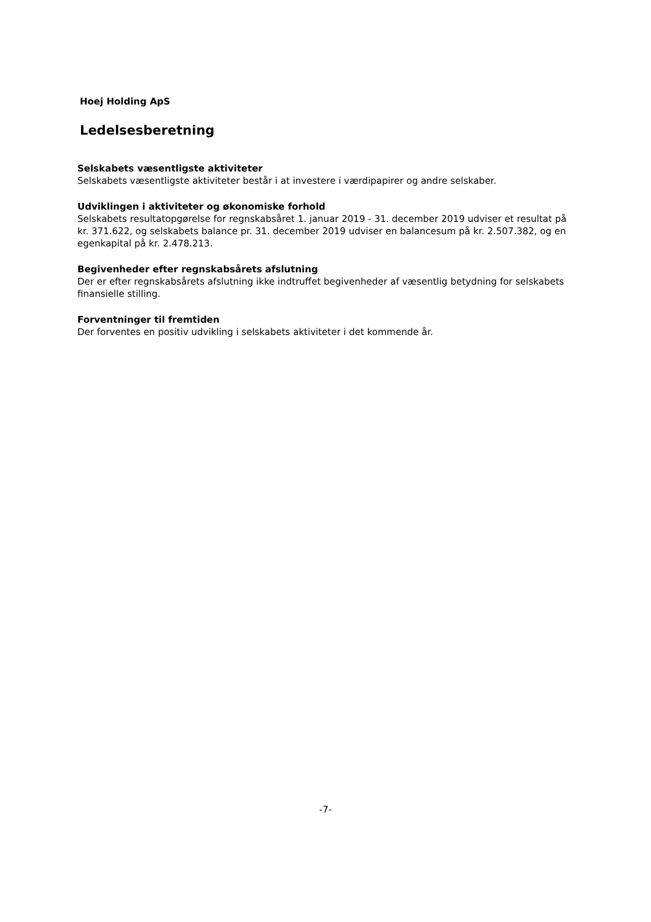Hoej Holding ApS
Ledelsesberetning
Selskabets væsentligste aktiviteter
Selskabets væsentligste aktiviteter består i at investere i værdipapirer og andre selskaber.
Udviklingen i aktiviteter og økonomiske forhold
Selskabets resultatopgørelse for regnskabsåret 1. januar 2019 - 31. december 2019 udviser et resultat på kr. 371.622, og selskabets balance pr. 31. december 2019 udviser en balancesum på kr. 2.507.382, og en egenkapital på kr. 2.478.213.
Begivenheder efter regnskabsårets afslutning
Der er efter regnskabsårets afslutning ikke indtruffet begivenheder af væsentlig betydning for selskabets finansielle stilling.
Forventninger til fremtiden
Der forventes en positiv udvikling i selskabets aktiviteter i det kommende år.
-7-